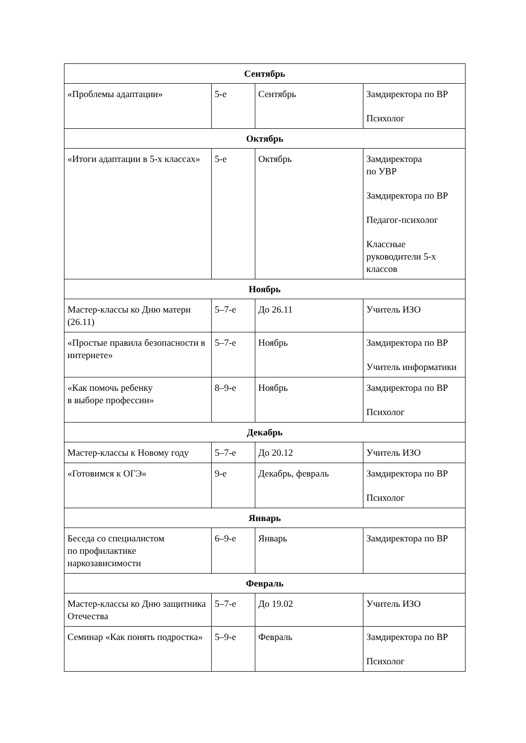| Сентябрь | | | |
| --- | --- | --- | --- |
| «Проблемы адаптации» | 5-е | Сентябрь | Замдиректора по ВР Психолог |
| Октябрь | | | |
| «Итоги адаптации в 5-х классах» | 5-е | Октябрь | Замдиректора по УВР Замдиректора по ВР Педагог-психолог Классные руководители 5-х классов |
| Ноябрь | | | |
| Мастер-классы ко Дню матери (26.11) | 5–7-е | До 26.11 | Учитель ИЗО |
| «Простые правила безопасности в интернете» | 5–7-е | Ноябрь | Замдиректора по ВР Учитель информатики |
| «Как помочь ребенку в выборе профессии» | 8–9-е | Ноябрь | Замдиректора по ВР Психолог |
| Декабрь | | | |
| Мастер-классы к Новому году | 5–7-е | До 20.12 | Учитель ИЗО |
| «Готовимся к ОГЭ» | 9-е | Декабрь, февраль | Замдиректора по ВР Психолог |
| Январь | | | |
| Беседа со специалистом по профилактике наркозависимости | 6–9-е | Январь | Замдиректора по ВР |
| Февраль | | | |
| Мастер-классы ко Дню защитника Отечества | 5–7-е | До 19.02 | Учитель ИЗО |
| Семинар «Как понять подростка» | 5–9-е | Февраль | Замдиректора по ВР Психолог |